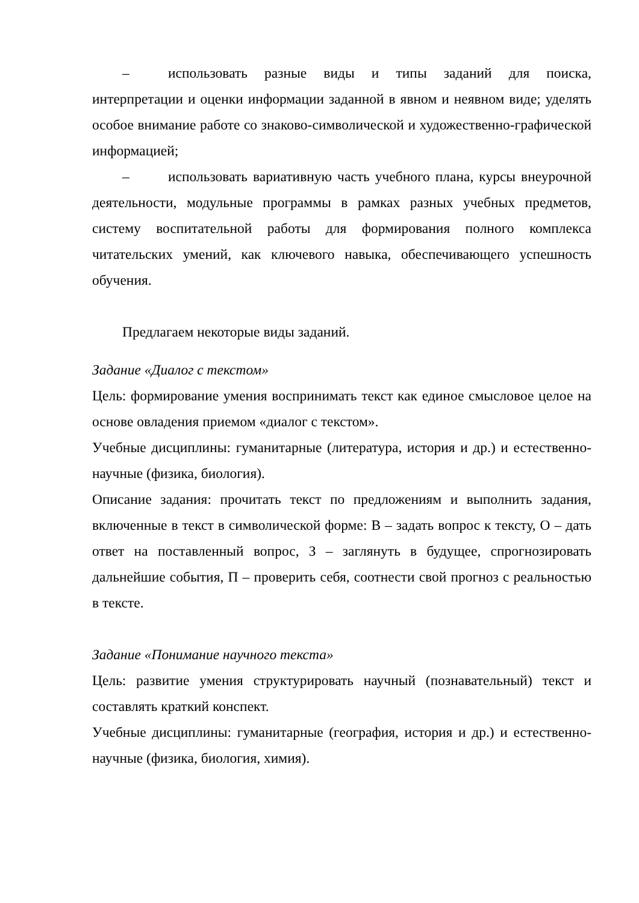– использовать разные виды и типы заданий для поиска, интерпретации и оценки информации заданной в явном и неявном виде; уделять особое внимание работе со знаково-символической и художественно-графической информацией;
– использовать вариативную часть учебного плана, курсы внеурочной деятельности, модульные программы в рамках разных учебных предметов, систему воспитательной работы для формирования полного комплекса читательских умений, как ключевого навыка, обеспечивающего успешность обучения.
Предлагаем некоторые виды заданий.
Задание «Диалог с текстом»
Цель: формирование умения воспринимать текст как единое смысловое целое на основе овладения приемом «диалог с текстом».
Учебные дисциплины: гуманитарные (литература, история и др.) и естественно-научные (физика, биология).
Описание задания: прочитать текст по предложениям и выполнить задания, включенные в текст в символической форме: В – задать вопрос к тексту, О – дать ответ на поставленный вопрос, З – заглянуть в будущее, спрогнозировать дальнейшие события, П – проверить себя, соотнести свой прогноз с реальностью в тексте.
Задание «Понимание научного текста»
Цель: развитие умения структурировать научный (познавательный) текст и составлять краткий конспект.
Учебные дисциплины: гуманитарные (география, история и др.) и естественно-научные (физика, биология, химия).